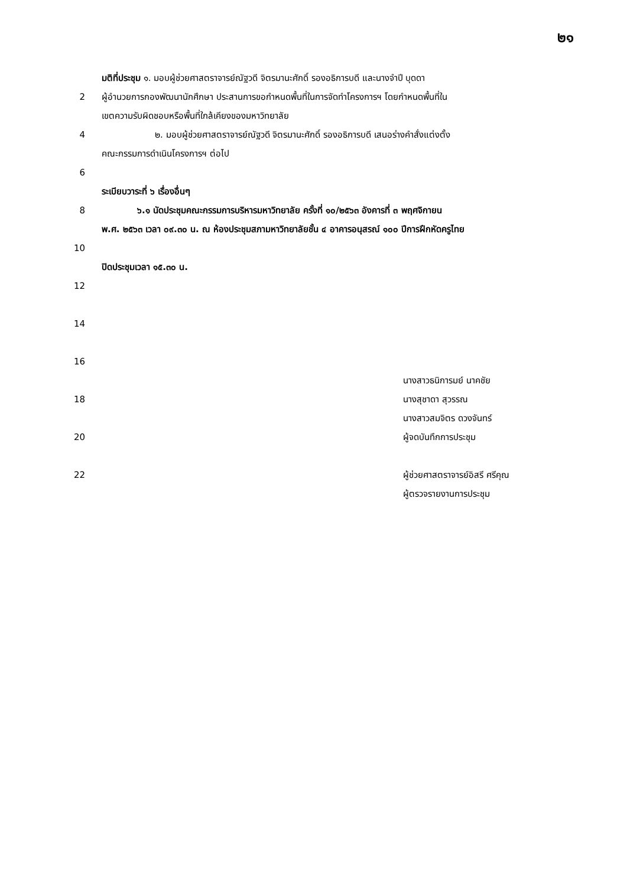๒๑
มติที่ประชุม ๑. มอบผู้ช่วยศาสตราจารย์ณัฐวดี จิตรมานะศักดิ์ รองอธิการบดี และนางจำปี บุดดา
2 ผู้อำนวยการกองพัฒนานักศึกษา ประสานการขอกำหนดพื้นที่ในการจัดทำโครงการฯ โดยกำหนดพื้นที่ใน
เขตความรับผิดชอบหรือพื้นที่ใกล้เคียงของมหาวิทยาลัย
4 ๒. มอบผู้ช่วยศาสตราจารย์ณัฐวดี จิตรมานะศักดิ์ รองอธิการบดี เสนอร่างคำสั่งแต่งตั้ง
คณะกรรมการดำเนินโครงการฯ ต่อไป
6
ระเบียบวาระที่ ๖ เรื่องอื่นๆ
8 ๖.๑ นัดประชุมคณะกรรมการบริหารมหาวิทยาลัย ครั้งที่ ๑๐/๒๕๖๓ อังคารที่ ๓ พฤศจิกายน
พ.ศ. ๒๕๖๓ เวลา ๐๙.๓๐ น. ณ ห้องประชุมสภามหาวิทยาลัยชั้น ๔ อาคารอนุสรณ์ ๑๐๐ ปีการฝึกหัดครูไทย
10
ปิดประชุมเวลา ๑๕.๓๐ น.
12
14
16
นางสาวธนิการมย์ นาคชัย
18 นางสุชาดา สุวรรณ
นางสาวสมจิตร ดวงจันทร์
20 ผู้จดบันทึกการประชุม
22 ผู้ช่วยศาสตราจารย์อิสรี ศรีคุณ
ผู้ตรวจรายงานการประชุม